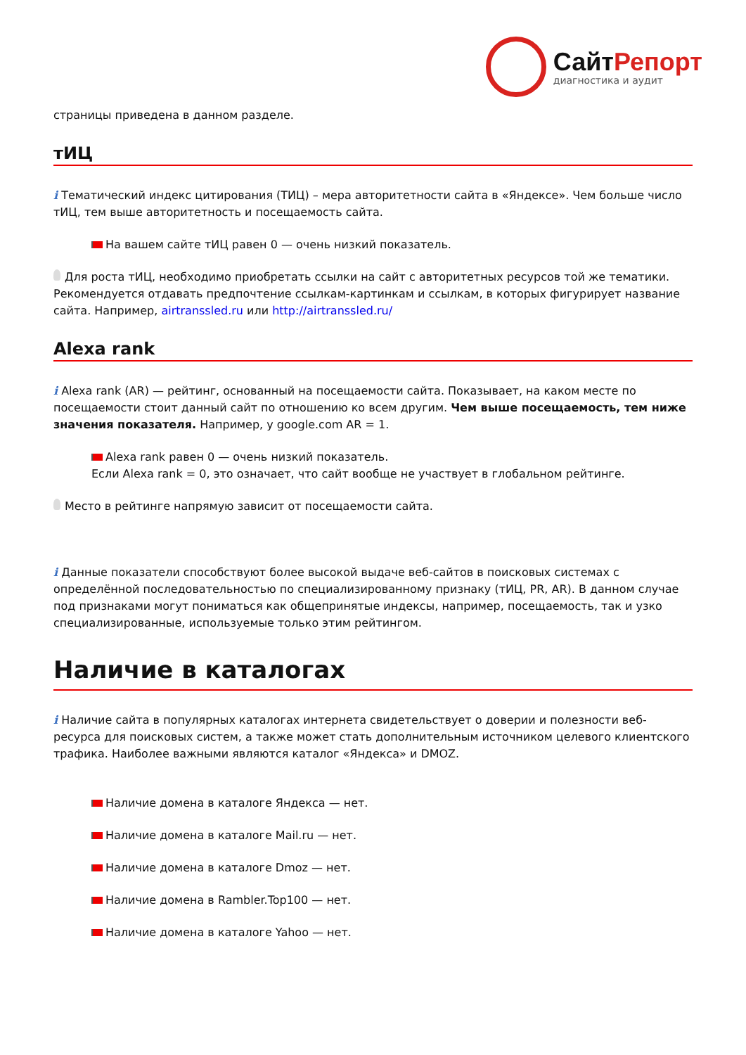СайтРепорт
диагностика и аудит
страницы приведена в данном разделе.
тИЦ
i Тематический индекс цитирования (ТИЦ) – мера авторитетности сайта в «Яндексе». Чем больше число тИЦ, тем выше авторитетность и посещаемость сайта.
На вашем сайте тИЦ равен 0 — очень низкий показатель.
Для роста тИЦ, необходимо приобретать ссылки на сайт с авторитетных ресурсов той же тематики. Рекомендуется отдавать предпочтение ссылкам-картинкам и ссылкам, в которых фигурирует название сайта. Например, airtranssled.ru или http://airtranssled.ru/
Alexa rank
i Alexa rank (AR) — рейтинг, основанный на посещаемости сайта. Показывает, на каком месте по посещаемости стоит данный сайт по отношению ко всем другим. Чем выше посещаемость, тем ниже значения показателя. Например, у google.com AR = 1.
Alexa rank равен 0 — очень низкий показатель.
Если Alexa rank = 0, это означает, что сайт вообще не участвует в глобальном рейтинге.
Место в рейтинге напрямую зависит от посещаемости сайта.
i Данные показатели способствуют более высокой выдаче веб-сайтов в поисковых системах с определённой последовательностью по специализированному признаку (тИЦ, PR, AR). В данном случае под признаками могут пониматься как общепринятые индексы, например, посещаемость, так и узко специализированные, используемые только этим рейтингом.
Наличие в каталогах
i Наличие сайта в популярных каталогах интернета свидетельствует о доверии и полезности веб-ресурса для поисковых систем, а также может стать дополнительным источником целевого клиентского трафика. Наиболее важными являются каталог «Яндекса» и DMOZ.
Наличие домена в каталоге Яндекса — нет.
Наличие домена в каталоге Mail.ru — нет.
Наличие домена в каталоге Dmoz — нет.
Наличие домена в Rambler.Top100 — нет.
Наличие домена в каталоге Yahoo — нет.